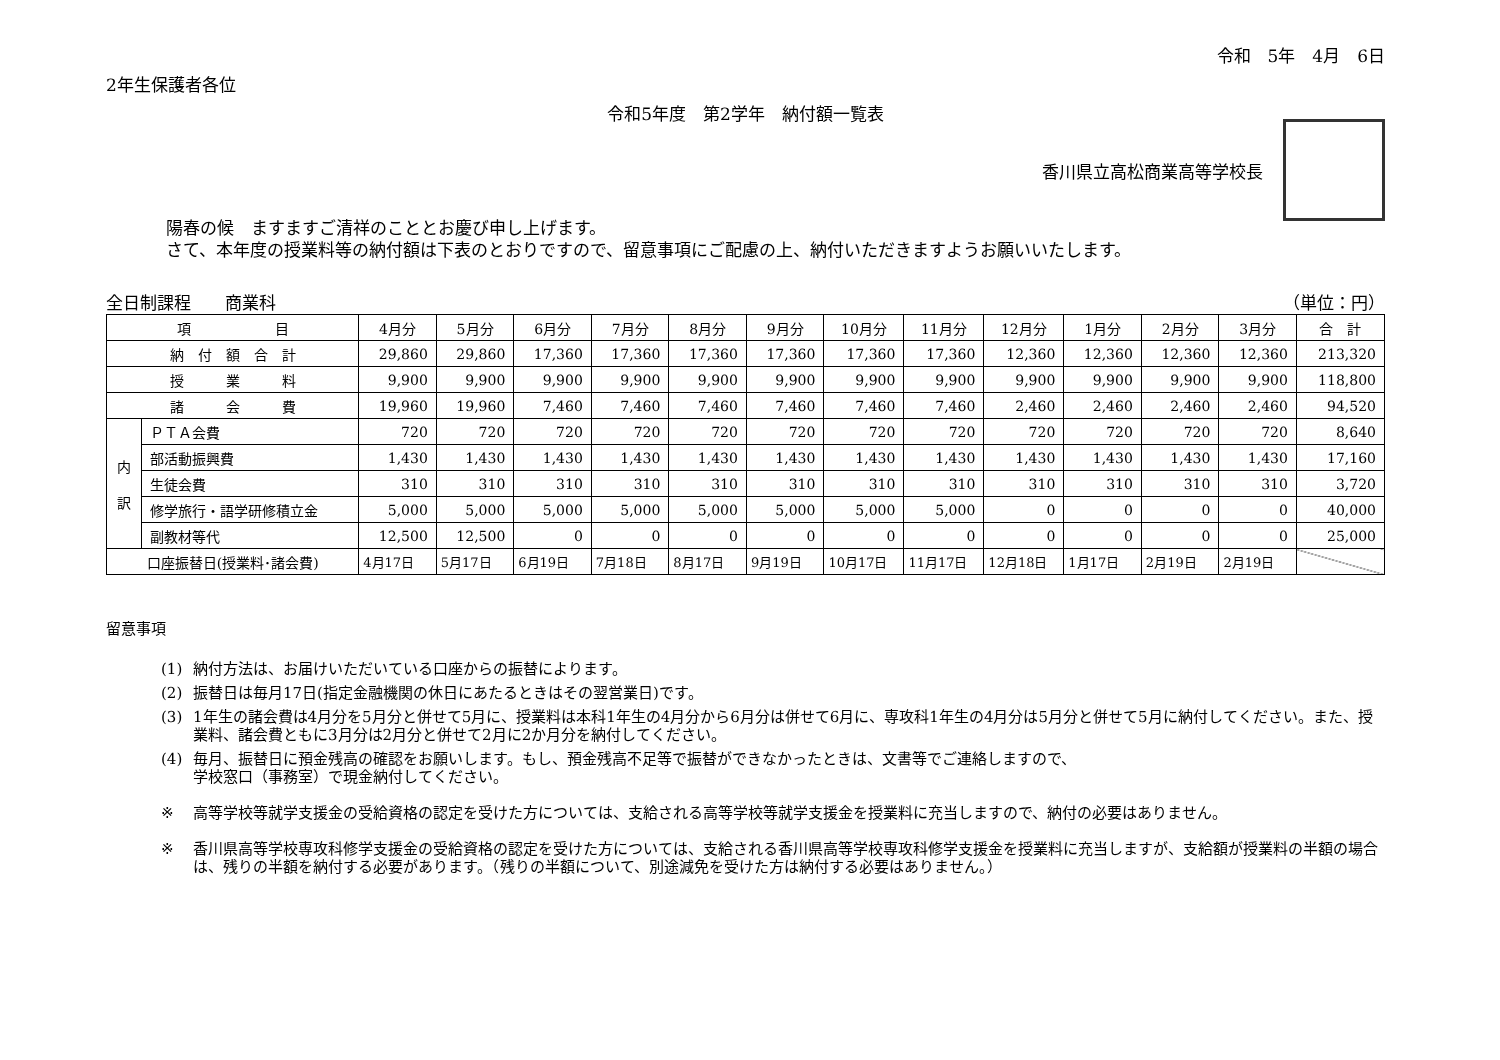令和　5年　4月　6日
2年生保護者各位
令和5年度　第2学年　納付額一覧表
香川県立高松商業高等学校長
陽春の候　ますますご清祥のこととお慶び申し上げます。
さて、本年度の授業料等の納付額は下表のとおりですので、留意事項にご配慮の上、納付いただきますようお願いいたします。
全日制課程　　商業科 （単位：円）
| 項 目 | | 4月分 | 5月分 | 6月分 | 7月分 | 8月分 | 9月分 | 10月分 | 11月分 | 12月分 | 1月分 | 2月分 | 3月分 | 合 計 |
| --- | --- | --- | --- | --- | --- | --- | --- | --- | --- | --- | --- | --- | --- | --- |
| 納 付 額 合 計 | | 29,860 | 29,860 | 17,360 | 17,360 | 17,360 | 17,360 | 17,360 | 17,360 | 12,360 | 12,360 | 12,360 | 12,360 | 213,320 |
| 授 業 料 | | 9,900 | 9,900 | 9,900 | 9,900 | 9,900 | 9,900 | 9,900 | 9,900 | 9,900 | 9,900 | 9,900 | 9,900 | 118,800 |
| 諸 会 費 | | 19,960 | 19,960 | 7,460 | 7,460 | 7,460 | 7,460 | 7,460 | 7,460 | 2,460 | 2,460 | 2,460 | 2,460 | 94,520 |
| 内 訳 | ＰＴＡ会費 | 720 | 720 | 720 | 720 | 720 | 720 | 720 | 720 | 720 | 720 | 720 | 720 | 8,640 |
| | 部活動振興費 | 1,430 | 1,430 | 1,430 | 1,430 | 1,430 | 1,430 | 1,430 | 1,430 | 1,430 | 1,430 | 1,430 | 1,430 | 17,160 |
| | 生徒会費 | 310 | 310 | 310 | 310 | 310 | 310 | 310 | 310 | 310 | 310 | 310 | 310 | 3,720 |
| | 修学旅行・語学研修積立金 | 5,000 | 5,000 | 5,000 | 5,000 | 5,000 | 5,000 | 5,000 | 5,000 | 0 | 0 | 0 | 0 | 40,000 |
| | 副教材等代 | 12,500 | 12,500 | 0 | 0 | 0 | 0 | 0 | 0 | 0 | 0 | 0 | 0 | 25,000 |
| 口座振替日(授業料･諸会費) | | 4月17日 | 5月17日 | 6月19日 | 7月18日 | 8月17日 | 9月19日 | 10月17日 | 11月17日 | 12月18日 | 1月17日 | 2月19日 | 2月19日 | |
留意事項
(1) 納付方法は、お届けいただいている口座からの振替によります。
(2) 振替日は毎月17日(指定金融機関の休日にあたるときはその翌営業日)です。
(3) 1年生の諸会費は4月分を5月分と併せて5月に、授業料は本科1年生の4月分から6月分は併せて6月に、専攻科1年生の4月分は5月分と併せて5月に納付してください。また、授業料、諸会費ともに3月分は2月分と併せて2月に2か月分を納付してください。
(4) 毎月、振替日に預金残高の確認をお願いします。もし、預金残高不足等で振替ができなかったときは、文書等でご連絡しますので、
学校窓口（事務室）で現金納付してください。
※ 高等学校等就学支援金の受給資格の認定を受けた方については、支給される高等学校等就学支援金を授業料に充当しますので、納付の必要はありません。
※ 香川県高等学校専攻科修学支援金の受給資格の認定を受けた方については、支給される香川県高等学校専攻科修学支援金を授業料に充当しますが、支給額が授業料の半額の場合は、残りの半額を納付する必要があります。（残りの半額について、別途減免を受けた方は納付する必要はありません。）